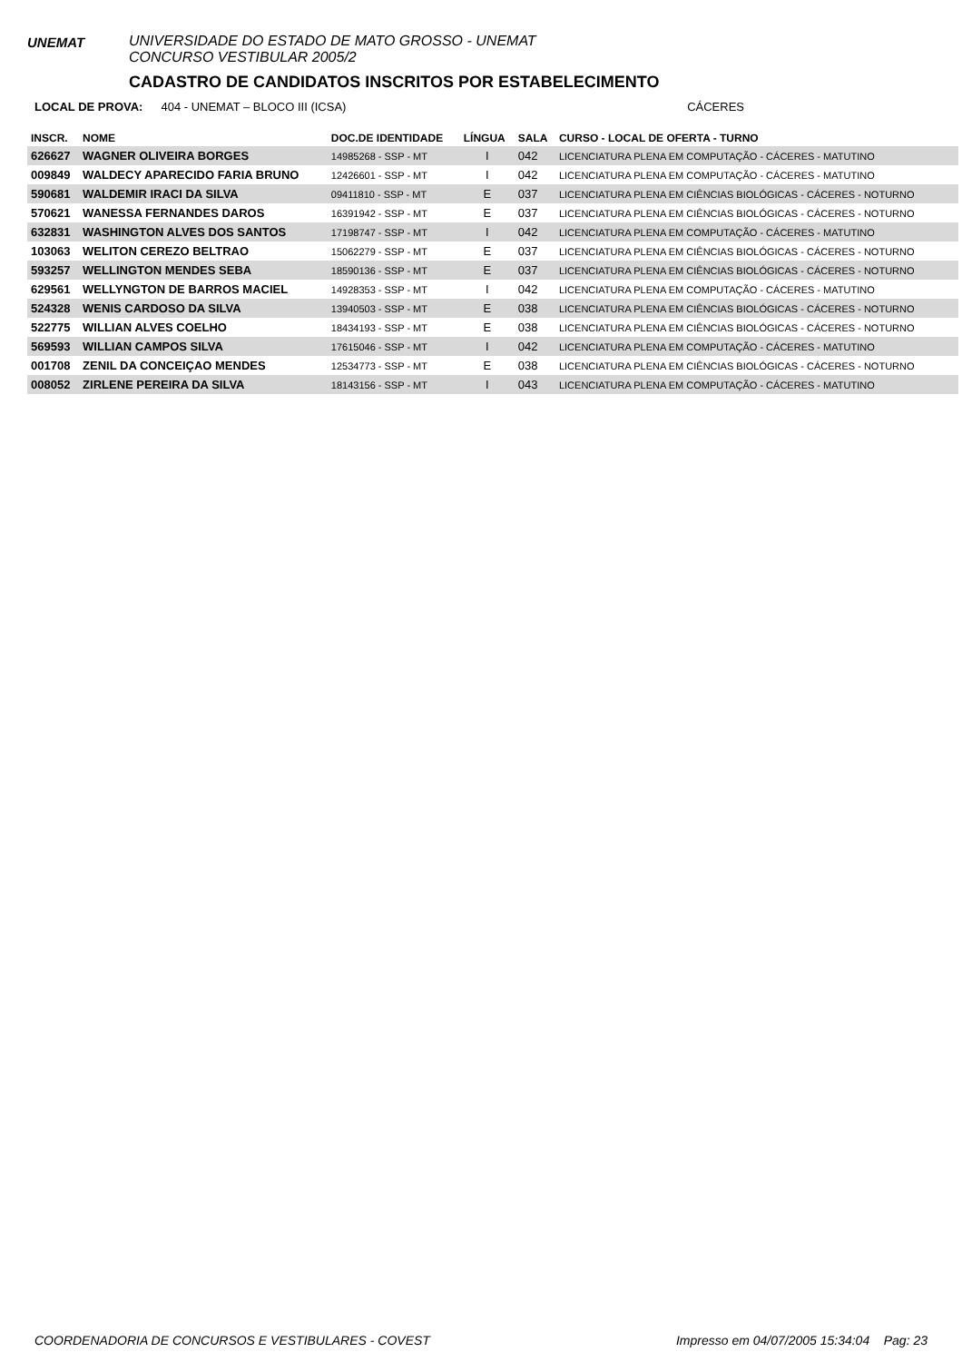UNEMAT
UNIVERSIDADE DO ESTADO DE MATO GROSSO - UNEMAT
CONCURSO VESTIBULAR 2005/2
CADASTRO DE CANDIDATOS INSCRITOS POR ESTABELECIMENTO
LOCAL DE PROVA: 404 - UNEMAT – BLOCO III (ICSA) CÁCERES
| INSCR. | NOME | DOC.DE IDENTIDADE | LÍNGUA | SALA | CURSO - LOCAL DE OFERTA - TURNO |
| --- | --- | --- | --- | --- | --- |
| 626627 | WAGNER OLIVEIRA BORGES | 14985268 - SSP - MT | I | 042 | LICENCIATURA PLENA EM COMPUTAÇÃO - CÁCERES - MATUTINO |
| 009849 | WALDECY APARECIDO FARIA BRUNO | 12426601 - SSP - MT | I | 042 | LICENCIATURA PLENA EM COMPUTAÇÃO - CÁCERES - MATUTINO |
| 590681 | WALDEMIR IRACI DA SILVA | 09411810 - SSP - MT | E | 037 | LICENCIATURA PLENA EM CIÊNCIAS BIOLÓGICAS - CÁCERES - NOTURNO |
| 570621 | WANESSA FERNANDES DAROS | 16391942 - SSP - MT | E | 037 | LICENCIATURA PLENA EM CIÊNCIAS BIOLÓGICAS - CÁCERES - NOTURNO |
| 632831 | WASHINGTON ALVES DOS SANTOS | 17198747 - SSP - MT | I | 042 | LICENCIATURA PLENA EM COMPUTAÇÃO - CÁCERES - MATUTINO |
| 103063 | WELITON CEREZO BELTRAO | 15062279 - SSP - MT | E | 037 | LICENCIATURA PLENA EM CIÊNCIAS BIOLÓGICAS - CÁCERES - NOTURNO |
| 593257 | WELLINGTON MENDES SEBA | 18590136 - SSP - MT | E | 037 | LICENCIATURA PLENA EM CIÊNCIAS BIOLÓGICAS - CÁCERES - NOTURNO |
| 629561 | WELLYNGTON DE BARROS MACIEL | 14928353 - SSP - MT | I | 042 | LICENCIATURA PLENA EM COMPUTAÇÃO - CÁCERES - MATUTINO |
| 524328 | WENIS CARDOSO DA SILVA | 13940503 - SSP - MT | E | 038 | LICENCIATURA PLENA EM CIÊNCIAS BIOLÓGICAS - CÁCERES - NOTURNO |
| 522775 | WILLIAN ALVES COELHO | 18434193 - SSP - MT | E | 038 | LICENCIATURA PLENA EM CIÊNCIAS BIOLÓGICAS - CÁCERES - NOTURNO |
| 569593 | WILLIAN CAMPOS SILVA | 17615046 - SSP - MT | I | 042 | LICENCIATURA PLENA EM COMPUTAÇÃO - CÁCERES - MATUTINO |
| 001708 | ZENIL DA CONCEIÇAO MENDES | 12534773 - SSP - MT | E | 038 | LICENCIATURA PLENA EM CIÊNCIAS BIOLÓGICAS - CÁCERES - NOTURNO |
| 008052 | ZIRLENE PEREIRA DA SILVA | 18143156 - SSP - MT | I | 043 | LICENCIATURA PLENA EM COMPUTAÇÃO - CÁCERES - MATUTINO |
COORDENADORIA DE CONCURSOS E VESTIBULARES - COVEST Impresso em 04/07/2005 15:34:04 Pag: 23